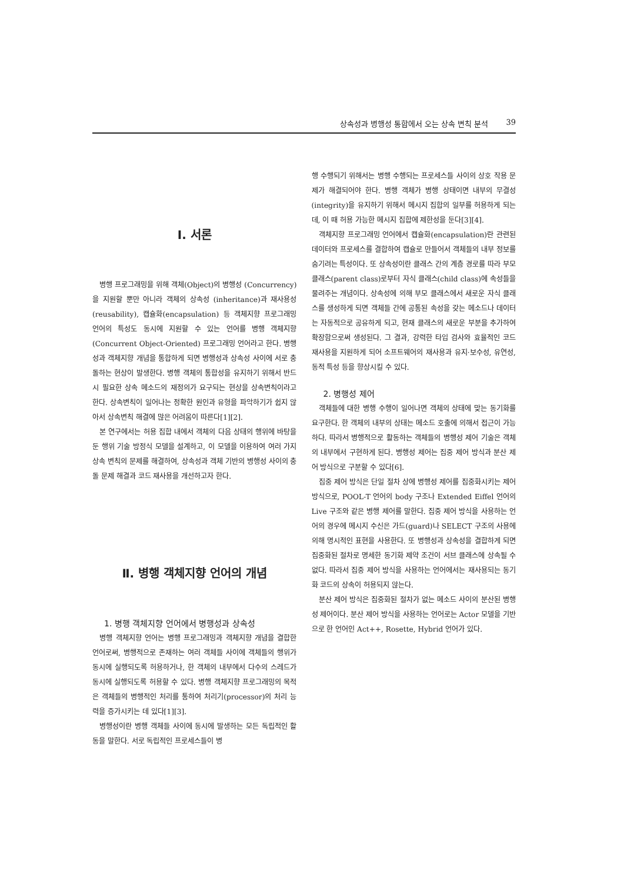상속성과 병행성 통합에서 오는 상속 변칙 분석 39
Ⅰ. 서론
병행 프로그래밍을 위해 객체(Object)의 병행성 (Concurrency)을 지원할 뿐만 아니라 객체의 상속성 (inheritance)과 재사용성(reusability), 캡슐화(encapsulation) 등 객체지향 프로그래밍 언어의 특성도 동시에 지원할 수 있는 언어를 병행 객체지향(Concurrent Object-Oriented) 프로그래밍 언어라고 한다. 병행성과 객체지향 개념을 통합하게 되면 병행성과 상속성 사이에 서로 충돌하는 현상이 발생한다. 병행 객체의 통합성을 유지하기 위해서 반드시 필요한 상속 메소드의 재정의가 요구되는 현상을 상속변칙이라고 한다. 상속변칙이 일어나는 정확한 원인과 유형을 파악하기가 쉽지 않아서 상속변칙 해결에 많은 어려움이 따른다[1][2].
본 연구에서는 허용 집합 내에서 객체의 다음 상태의 행위에 바탕을 둔 행위 기술 방정식 모델을 설계하고, 이 모델을 이용하여 여러 가지 상속 변칙의 문제를 해결하여, 상속성과 객체 기반의 병행성 사이의 충돌 문제 해결과 코드 재사용을 개선하고자 한다.
Ⅱ. 병행 객체지향 언어의 개념
1. 병행 객체지향 언어에서 병행성과 상속성
병행 객체지향 언어는 병행 프로그래밍과 객체지향 개념을 결합한 언어로써, 병행적으로 존재하는 여러 객체들 사이에 객체들의 행위가 동시에 실행되도록 허용하거나, 한 객체의 내부에서 다수의 스레드가 동시에 실행되도록 허용할 수 있다. 병행 객체지향 프로그래밍의 목적은 객체들의 병행적인 처리를 통하여 처리기(processor)의 처리 능력을 증가시키는 데 있다[1][3].
병행성이란 병행 객체들 사이에 동시에 발생하는 모든 독립적인 활동을 말한다. 서로 독립적인 프로세스들이 병
행 수행되기 위해서는 병행 수행되는 프로세스들 사이의 상호 작용 문제가 해결되어야 한다. 병행 객체가 병행 상태이면 내부의 무결성(integrity)을 유지하기 위해서 메시지 집합의 일부를 허용하게 되는데, 이 때 허용 가능한 메시지 집합에 제한성을 둔다[3][4].
객체지향 프로그래밍 언어에서 캡슐화(encapsulation)란 관련된 데이터와 프로세스를 결합하여 캡슐로 만들어서 객체들의 내부 정보를 숨기려는 특성이다. 또 상속성이란 클래스 간의 계층 경로를 따라 부모 클래스(parent class)로부터 자식 클래스(child class)에 속성들을 물려주는 개념이다. 상속성에 의해 부모 클래스에서 새로운 자식 클래스를 생성하게 되면 객체들 간에 공통된 속성을 갖는 메소드나 데이터는 자동적으로 공유하게 되고, 현재 클래스의 새로운 부분을 추가하여 확장함으로써 생성된다. 그 결과, 강력한 타입 검사와 효율적인 코드 재사용을 지원하게 되어 소프트웨어의 재사용과 유지·보수성, 유연성, 동적 특성 등을 향상시킬 수 있다.
2. 병행성 제어
객체들에 대한 병행 수행이 일어나면 객체의 상태에 맞는 동기화를 요구한다. 한 객체의 내부의 상태는 메소드 호출에 의해서 접근이 가능하다. 따라서 병행적으로 활동하는 객체들의 병행성 제어 기술은 객체의 내부에서 구현하게 된다. 병행성 제어는 집중 제어 방식과 분산 제어 방식으로 구분할 수 있다[6].
집중 제어 방식은 단일 절차 상에 병행성 제어를 집중화시키는 제어 방식으로, POOL-T 언어의 body 구조나 Extended Eiffel 언어의 Live 구조와 같은 병행 제어를 말한다. 집중 제어 방식을 사용하는 언어의 경우에 메시지 수신은 가드(guard)나 SELECT 구조의 사용에 의해 명시적인 표현을 사용한다. 또 병행성과 상속성을 결합하게 되면 집중화된 절차로 명세한 동기화 제약 조건이 서브 클래스에 상속될 수 없다. 따라서 집중 제어 방식을 사용하는 언어에서는 재사용되는 동기화 코드의 상속이 허용되지 않는다.
분산 제어 방식은 집중화된 절차가 없는 메소드 사이의 분산된 병행성 제어이다. 분산 제어 방식을 사용하는 언어로는 Actor 모델을 기반으로 한 언어인 Act++, Rosette, Hybrid 언어가 있다.